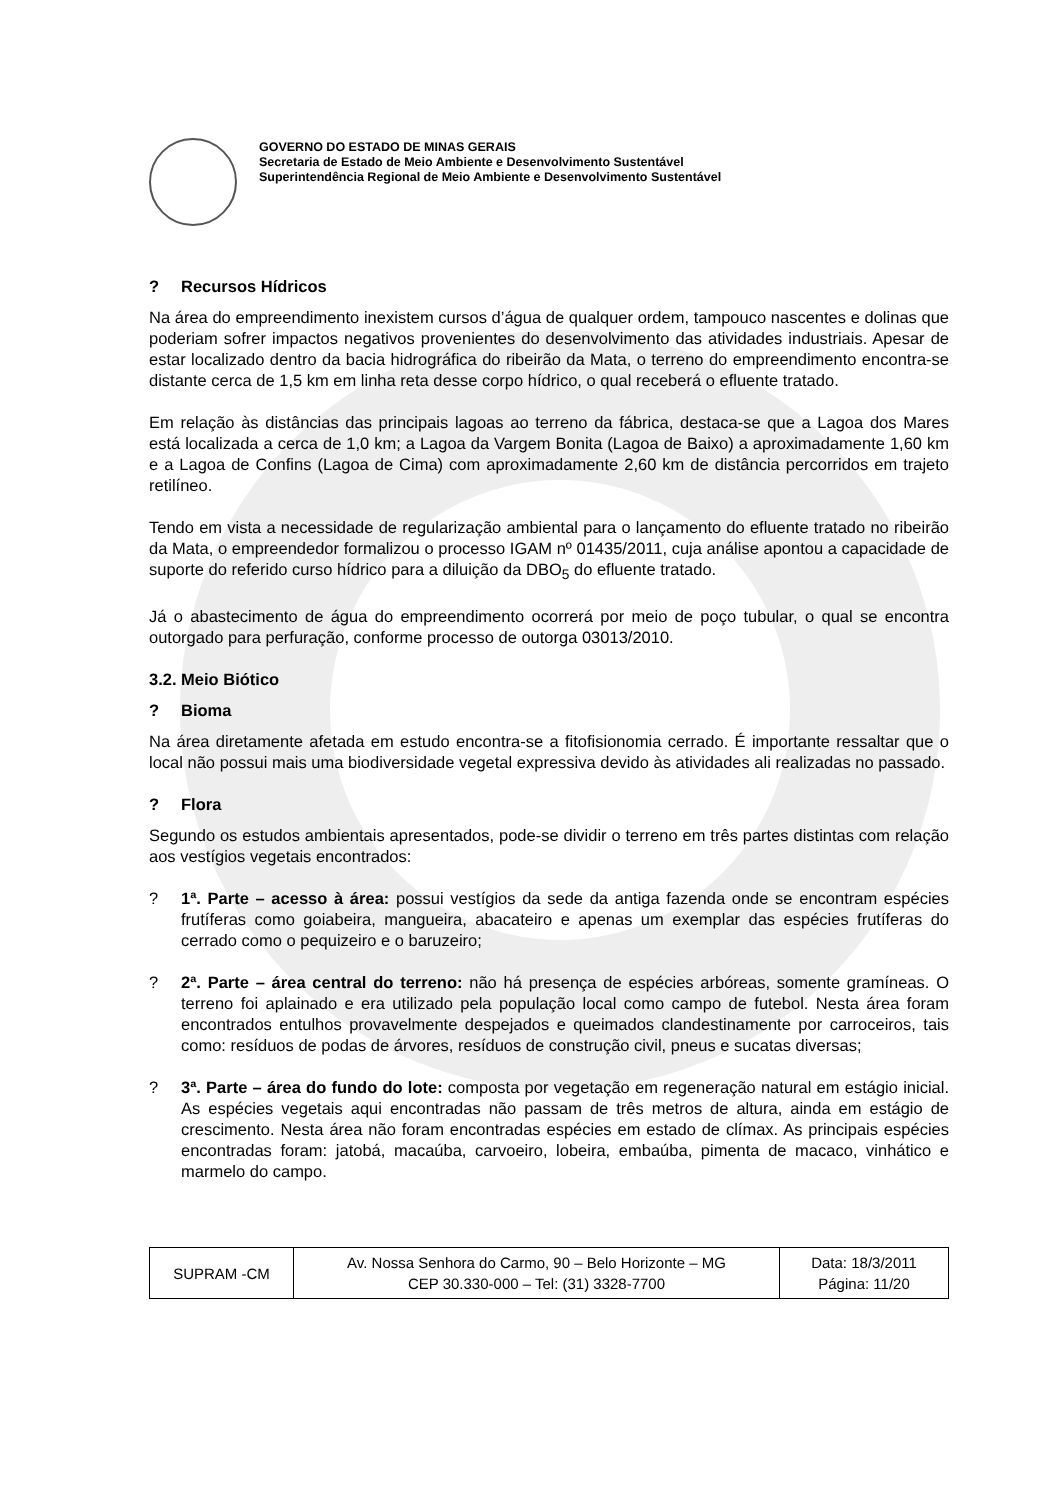GOVERNO DO ESTADO DE MINAS GERAIS
Secretaria de Estado de Meio Ambiente e Desenvolvimento Sustentável
Superintendência Regional de Meio Ambiente e Desenvolvimento Sustentável
? Recursos Hídricos
Na área do empreendimento inexistem cursos d’água de qualquer ordem, tampouco nascentes e dolinas que poderiam sofrer impactos negativos provenientes do desenvolvimento das atividades industriais. Apesar de estar localizado dentro da bacia hidrográfica do ribeirão da Mata, o terreno do empreendimento encontra-se distante cerca de 1,5 km em linha reta desse corpo hídrico, o qual receberá o efluente tratado.
Em relação às distâncias das principais lagoas ao terreno da fábrica, destaca-se que a Lagoa dos Mares está localizada a cerca de 1,0 km; a Lagoa da Vargem Bonita (Lagoa de Baixo) a aproximadamente 1,60 km e a Lagoa de Confins (Lagoa de Cima) com aproximadamente 2,60 km de distância percorridos em trajeto retilíneo.
Tendo em vista a necessidade de regularização ambiental para o lançamento do efluente tratado no ribeirão da Mata, o empreendedor formalizou o processo IGAM nº 01435/2011, cuja análise apontou a capacidade de suporte do referido curso hídrico para a diluição da DBO<sub>5</sub> do efluente tratado.
Já o abastecimento de água do empreendimento ocorrerá por meio de poço tubular, o qual se encontra outorgado para perfuração, conforme processo de outorga 03013/2010.
3.2. Meio Biótico
? Bioma
Na área diretamente afetada em estudo encontra-se a fitofisionomia cerrado. É importante ressaltar que o local não possui mais uma biodiversidade vegetal expressiva devido às atividades ali realizadas no passado.
? Flora
Segundo os estudos ambientais apresentados, pode-se dividir o terreno em três partes distintas com relação aos vestígios vegetais encontrados:
? 1ª. Parte – acesso à área: possui vestígios da sede da antiga fazenda onde se encontram espécies frutíferas como goiabeira, mangueira, abacateiro e apenas um exemplar das espécies frutíferas do cerrado como o pequizeiro e o baruzeiro;
? 2ª. Parte – área central do terreno: não há presença de espécies arbóreas, somente gramíneas. O terreno foi aplainado e era utilizado pela população local como campo de futebol. Nesta área foram encontrados entulhos provavelmente despejados e queimados clandestinamente por carroceiros, tais como: resíduos de podas de árvores, resíduos de construção civil, pneus e sucatas diversas;
? 3ª. Parte – área do fundo do lote: composta por vegetação em regeneração natural em estágio inicial. As espécies vegetais aqui encontradas não passam de três metros de altura, ainda em estágio de crescimento. Nesta área não foram encontradas espécies em estado de clímax. As principais espécies encontradas foram: jatobá, macaúba, carvoeiro, lobeira, embaúba, pimenta de macaco, vinhático e marmelo do campo.
| SUPRAM -CM | Av. Nossa Senhora do Carmo, 90 – Belo Horizonte – MG CEP 30.330-000 – Tel: (31) 3328-7700 | Data: 18/3/2011 Página: 11/20 |